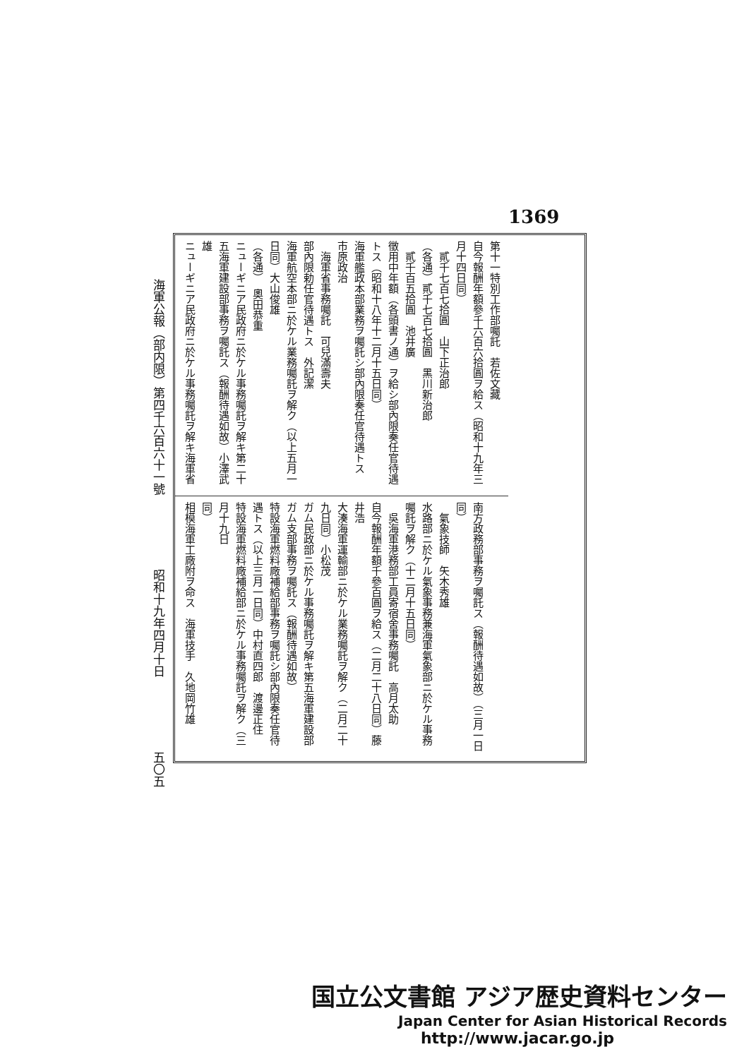1369
海軍公報（部内限）第四千六百六十一號 昭和十九年四月十日 五〇五
第十一特別工作部囑託　若佐文藏
自今報酬年額參千六百六拾圓ヲ給ス（昭和十九年三月十四日同）
　貳千七百七拾圓　山下正治郎
（各通）貳千七百七拾圓　黑川新治郎
　貳千百五拾圓　池井廣
徵用中年額（各頭書ノ通）ヲ給シ部內限奏任官待遇
トス（昭和十八年十二月十五日同）
海軍艦政本部業務ヲ囑託シ部內限奏任官待遇トス　市原政治
　海軍省事務囑託　可兒滿壽夫
部內限勅任官待遇トス　外記潔
海軍航空本部ニ於ケル業務囑託ヲ解ク（以上五月一日同）大山俊雄
（各通）　奧田恭重
ニューギニア民政府ニ於ケル事務囑託ヲ解キ第二十
五海軍建設部事務ヲ囑託ス（報酬待遇如故）小澤武雄
ニューギニア民政府ニ於ケル事務囑託ヲ解キ海軍省
南方政務部事務ヲ囑託ス（報酬待遇如故）（三月一日同）
　氣象技師　矢木秀雄
水路部ニ於ケル氣象事務兼海軍氣象部ニ於ケル事務
囑託ヲ解ク（十二月十五日同）
　吳海軍港務部工員寄宿舍事務囑託　高月太助
自今報酬年額千參百圓ヲ給ス（二月二十八日同）藤井浩
大湊海軍運輸部ニ於ケル業務囑託ヲ解ク（二月二十九日同）小松茂
ガム民政部ニ於ケル事務囑託ヲ解キ第五海軍建設部
ガム支部事務ヲ囑託ス（報酬待遇如故）
特設海軍燃料廠補給部事務ヲ囑託シ部內限奏任官待
遇トス（以上三月一日同）中村直四郎　渡邊正住
特設海軍燃料廠補給部ニ於ケル事務囑託ヲ解ク（三月十九日
同）
相模海軍工廠附ヲ命ス　海軍技手　久地岡竹雄
国立公文書館 アジア歴史資料センター
Japan Center for Asian Historical Records
http://www.jacar.go.jp